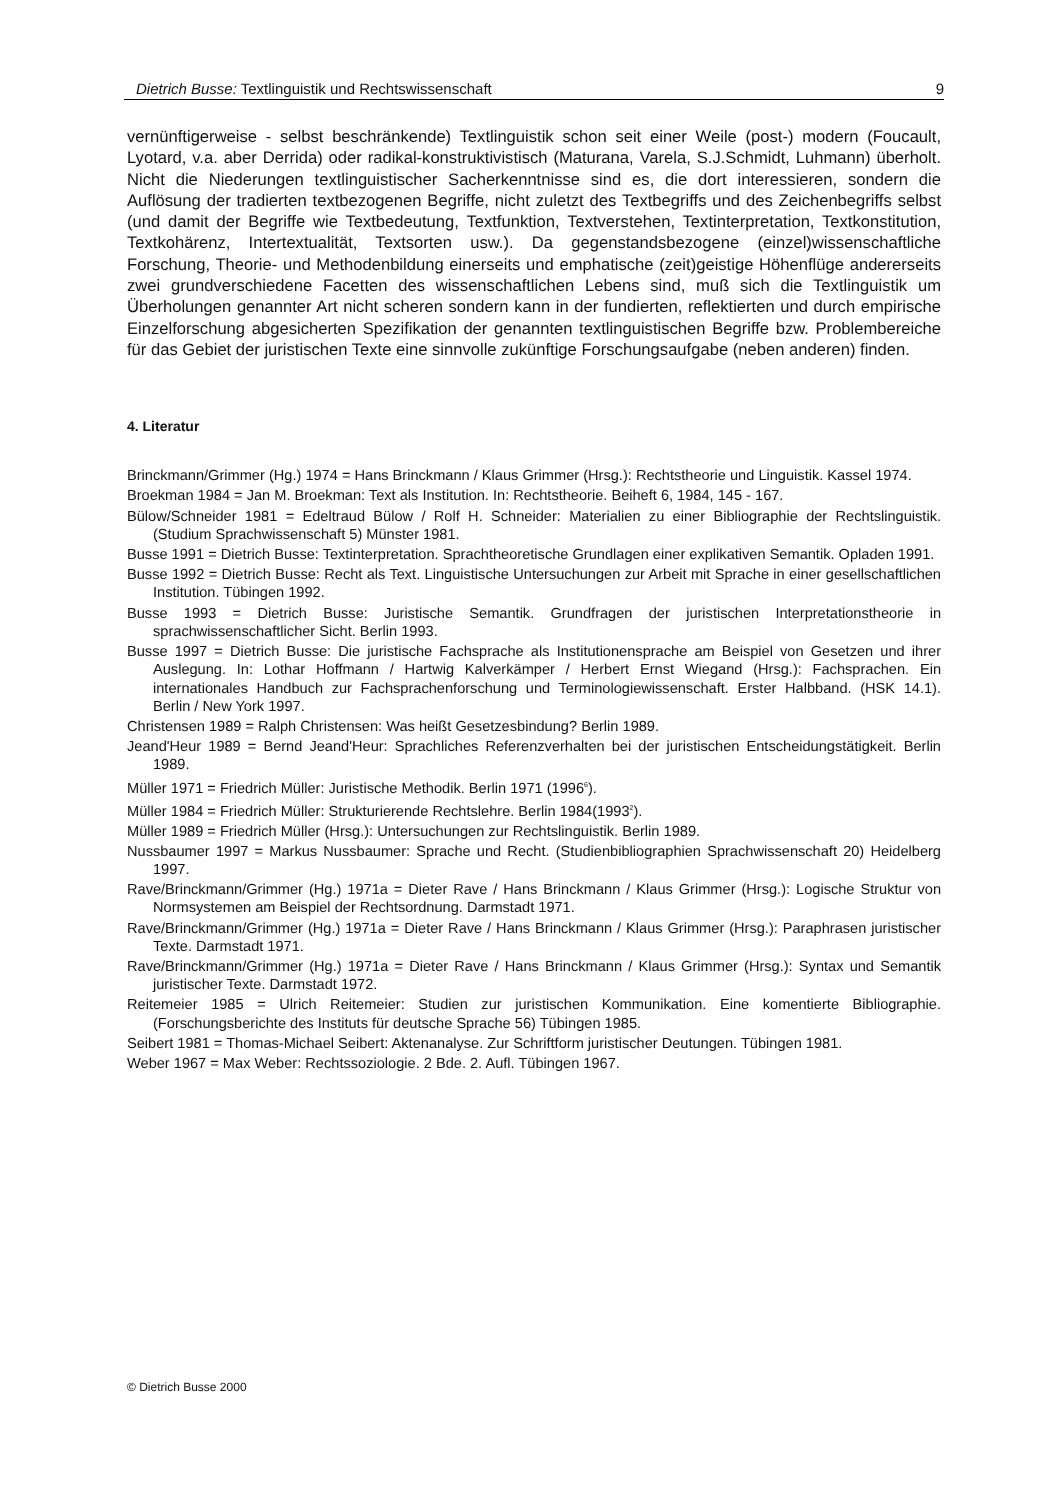Dietrich Busse: Textlinguistik und Rechtswissenschaft 9
vernünftigerweise - selbst beschränkende) Textlinguistik schon seit einer Weile (post-) modern (Foucault, Lyotard, v.a. aber Derrida) oder radikal-konstruktivistisch (Maturana, Varela, S.J.Schmidt, Luhmann) überholt. Nicht die Niederungen textlinguistischer Sacherkenntnisse sind es, die dort interessieren, sondern die Auflösung der tradierten textbezogenen Begriffe, nicht zuletzt des Textbegriffs und des Zeichenbegriffs selbst (und damit der Begriffe wie Textbedeutung, Textfunktion, Textverstehen, Textinterpretation, Textkonstitution, Textkohärenz, Intertextualität, Textsorten usw.). Da gegenstandsbezogene (einzel)wissenschaftliche Forschung, Theorie- und Methodenbildung einerseits und emphatische (zeit)geistige Höhenflüge andererseits zwei grundverschiedene Facetten des wissenschaftlichen Lebens sind, muß sich die Textlinguistik um Überholungen genannter Art nicht scheren sondern kann in der fundierten, reflektierten und durch empirische Einzelforschung abgesicherten Spezifikation der genannten textlinguistischen Begriffe bzw. Problembereiche für das Gebiet der juristischen Texte eine sinnvolle zukünftige Forschungsaufgabe (neben anderen) finden.
4. Literatur
Brinckmann/Grimmer (Hg.) 1974 = Hans Brinckmann / Klaus Grimmer (Hrsg.): Rechtstheorie und Linguistik. Kassel 1974.
Broekman 1984 = Jan M. Broekman: Text als Institution. In: Rechtstheorie. Beiheft 6, 1984, 145 - 167.
Bülow/Schneider 1981 = Edeltraud Bülow / Rolf H. Schneider: Materialien zu einer Bibliographie der Rechtslinguistik. (Studium Sprachwissenschaft 5) Münster 1981.
Busse 1991 = Dietrich Busse: Textinterpretation. Sprachtheoretische Grundlagen einer explikativen Semantik. Opladen 1991.
Busse 1992 = Dietrich Busse: Recht als Text. Linguistische Untersuchungen zur Arbeit mit Sprache in einer gesellschaftlichen Institution. Tübingen 1992.
Busse 1993 = Dietrich Busse: Juristische Semantik. Grundfragen der juristischen Interpretationstheorie in sprachwissenschaftlicher Sicht. Berlin 1993.
Busse 1997 = Dietrich Busse: Die juristische Fachsprache als Institutionensprache am Beispiel von Gesetzen und ihrer Auslegung. In: Lothar Hoffmann / Hartwig Kalverkämper / Herbert Ernst Wiegand (Hrsg.): Fachsprachen. Ein internationales Handbuch zur Fachsprachenforschung und Terminologiewissenschaft. Erster Halbband. (HSK 14.1). Berlin / New York 1997.
Christensen 1989 = Ralph Christensen: Was heißt Gesetzesbindung? Berlin 1989.
Jeand'Heur 1989 = Bernd Jeand'Heur: Sprachliches Referenzverhalten bei der juristischen Entscheidungstätigkeit. Berlin 1989.
Müller 1971 = Friedrich Müller: Juristische Methodik. Berlin 1971 (1996<sup>6</sup>).
Müller 1984 = Friedrich Müller: Strukturierende Rechtslehre. Berlin 1984(1993<sup>2</sup>).
Müller 1989 = Friedrich Müller (Hrsg.): Untersuchungen zur Rechtslinguistik. Berlin 1989.
Nussbaumer 1997 = Markus Nussbaumer: Sprache und Recht. (Studienbibliographien Sprachwissenschaft 20) Heidelberg 1997.
Rave/Brinckmann/Grimmer (Hg.) 1971a = Dieter Rave / Hans Brinckmann / Klaus Grimmer (Hrsg.): Logische Struktur von Normsystemen am Beispiel der Rechtsordnung. Darmstadt 1971.
Rave/Brinckmann/Grimmer (Hg.) 1971a = Dieter Rave / Hans Brinckmann / Klaus Grimmer (Hrsg.): Paraphrasen juristischer Texte. Darmstadt 1971.
Rave/Brinckmann/Grimmer (Hg.) 1971a = Dieter Rave / Hans Brinckmann / Klaus Grimmer (Hrsg.): Syntax und Semantik juristischer Texte. Darmstadt 1972.
Reitemeier 1985 = Ulrich Reitemeier: Studien zur juristischen Kommunikation. Eine komentierte Bibliographie. (Forschungsberichte des Instituts für deutsche Sprache 56) Tübingen 1985.
Seibert 1981 = Thomas-Michael Seibert: Aktenanalyse. Zur Schriftform juristischer Deutungen. Tübingen 1981.
Weber 1967 = Max Weber: Rechtssoziologie. 2 Bde. 2. Aufl. Tübingen 1967.
© Dietrich Busse 2000